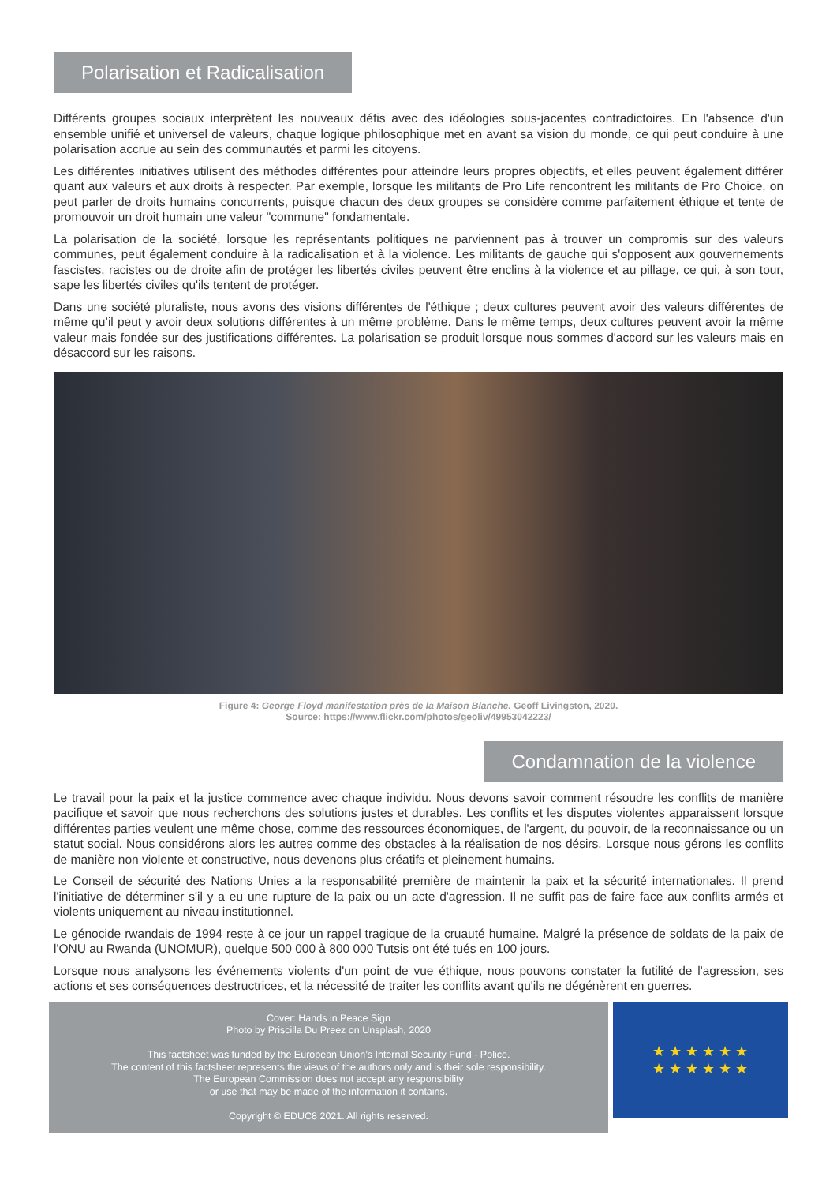Polarisation et Radicalisation
Différents groupes sociaux interprètent les nouveaux défis avec des idéologies sous-jacentes contradictoires. En l'absence d'un ensemble unifié et universel de valeurs, chaque logique philosophique met en avant sa vision du monde, ce qui peut conduire à une polarisation accrue au sein des communautés et parmi les citoyens.
Les différentes initiatives utilisent des méthodes différentes pour atteindre leurs propres objectifs, et elles peuvent également différer quant aux valeurs et aux droits à respecter. Par exemple, lorsque les militants de Pro Life rencontrent les militants de Pro Choice, on peut parler de droits humains concurrents, puisque chacun des deux groupes se considère comme parfaitement éthique et tente de promouvoir un droit humain une valeur "commune" fondamentale.
La polarisation de la société, lorsque les représentants politiques ne parviennent pas à trouver un compromis sur des valeurs communes, peut également conduire à la radicalisation et à la violence. Les militants de gauche qui s'opposent aux gouvernements fascistes, racistes ou de droite afin de protéger les libertés civiles peuvent être enclins à la violence et au pillage, ce qui, à son tour, sape les libertés civiles qu'ils tentent de protéger.
Dans une société pluraliste, nous avons des visions différentes de l'éthique ; deux cultures peuvent avoir des valeurs différentes de même qu’il peut y avoir deux solutions différentes à un même problème. Dans le même temps, deux cultures peuvent avoir la même valeur mais fondée sur des justifications différentes. La polarisation se produit lorsque nous sommes d'accord sur les valeurs mais en désaccord sur les raisons.
Figure 4: George Floyd manifestation près de la Maison Blanche. Geoff Livingston, 2020.
Source: https://www.flickr.com/photos/geoliv/49953042223/
Condamnation de la violence
Le travail pour la paix et la justice commence avec chaque individu. Nous devons savoir comment résoudre les conflits de manière pacifique et savoir que nous recherchons des solutions justes et durables. Les conflits et les disputes violentes apparaissent lorsque différentes parties veulent une même chose, comme des ressources économiques, de l'argent, du pouvoir, de la reconnaissance ou un statut social. Nous considérons alors les autres comme des obstacles à la réalisation de nos désirs. Lorsque nous gérons les conflits de manière non violente et constructive, nous devenons plus créatifs et pleinement humains.
Le Conseil de sécurité des Nations Unies a la responsabilité première de maintenir la paix et la sécurité internationales. Il prend l'initiative de déterminer s'il y a eu une rupture de la paix ou un acte d'agression. Il ne suffit pas de faire face aux conflits armés et violents uniquement au niveau institutionnel.
Le génocide rwandais de 1994 reste à ce jour un rappel tragique de la cruauté humaine. Malgré la présence de soldats de la paix de l'ONU au Rwanda (UNOMUR), quelque 500 000 à 800 000 Tutsis ont été tués en 100 jours.
Lorsque nous analysons les événements violents d'un point de vue éthique, nous pouvons constater la futilité de l'agression, ses actions et ses conséquences destructrices, et la nécessité de traiter les conflits avant qu'ils ne dégénèrent en guerres.
Cover: Hands in Peace Sign
Photo by Priscilla Du Preez on Unsplash, 2020
This factsheet was funded by the European Union’s Internal Security Fund - Police.
The content of this factsheet represents the views of the authors only and is their sole responsibility.
The European Commission does not accept any responsibility
or use that may be made of the information it contains.
Copyright © EDUC8 2021. All rights reserved.
★ ★ ★ ★ ★ ★
★ ★ ★ ★ ★ ★